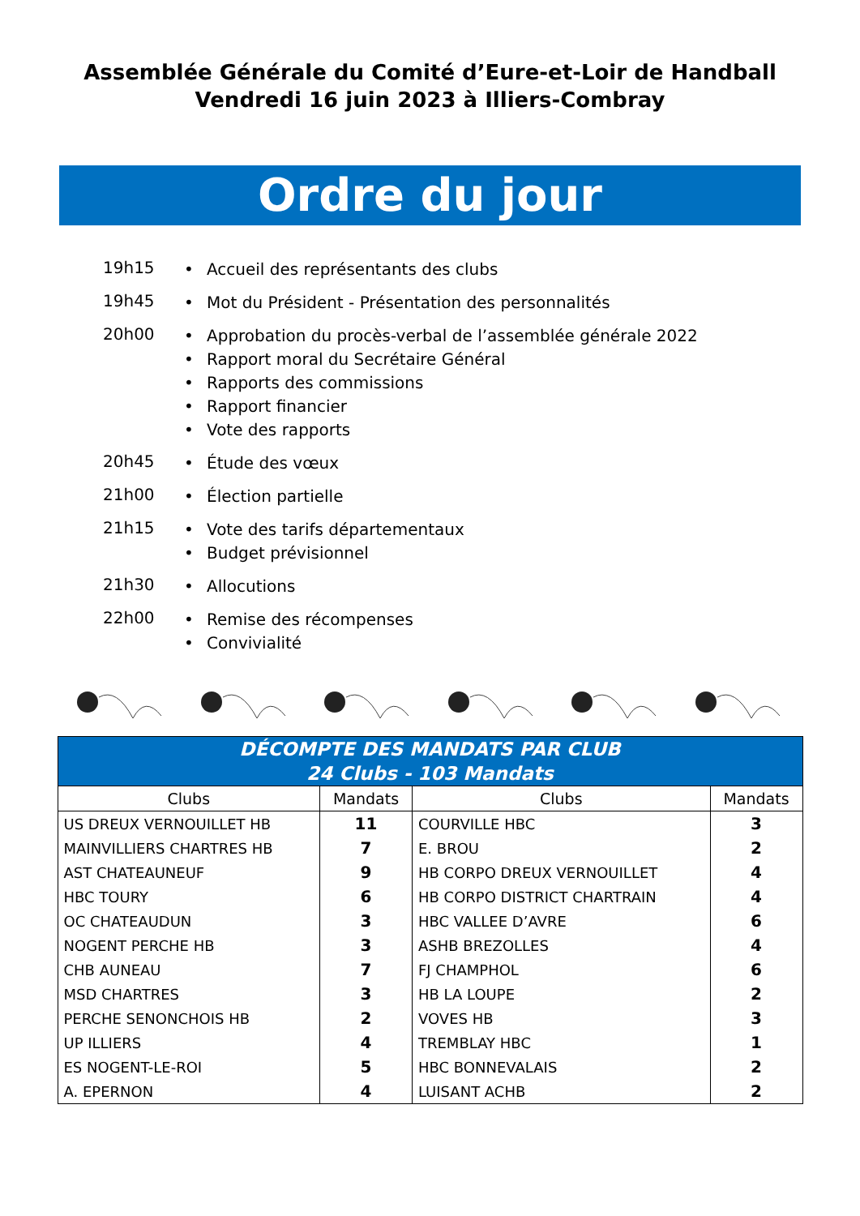Assemblée Générale du Comité d’Eure-et-Loir de Handball
Vendredi 16 juin 2023 à Illiers-Combray
Ordre du jour
19h15
• Accueil des représentants des clubs
19h45
• Mot du Président - Présentation des personnalités
20h00
• Approbation du procès-verbal de l’assemblée générale 2022
• Rapport moral du Secrétaire Général
• Rapports des commissions
• Rapport financier
• Vote des rapports
20h45
• Étude des vœux
21h00
• Élection partielle
21h15
• Vote des tarifs départementaux
• Budget prévisionnel
21h30
• Allocutions
22h00
• Remise des récompenses
• Convivialité
| DÉCOMPTE DES MANDATS PAR CLUB 24 Clubs - 103 Mandats | | | |
| --- | --- | --- | --- |
| Clubs | Mandats | Clubs | Mandats |
| US DREUX VERNOUILLET HB | 11 | COURVILLE HBC | 3 |
| MAINVILLIERS CHARTRES HB | 7 | E. BROU | 2 |
| AST CHATEAUNEUF | 9 | HB CORPO DREUX VERNOUILLET | 4 |
| HBC TOURY | 6 | HB CORPO DISTRICT CHARTRAIN | 4 |
| OC CHATEAUDUN | 3 | HBC VALLEE D’AVRE | 6 |
| NOGENT PERCHE HB | 3 | ASHB BREZOLLES | 4 |
| CHB AUNEAU | 7 | FJ CHAMPHOL | 6 |
| MSD CHARTRES | 3 | HB LA LOUPE | 2 |
| PERCHE SENONCHOIS HB | 2 | VOVES HB | 3 |
| UP ILLIERS | 4 | TREMBLAY HBC | 1 |
| ES NOGENT-LE-ROI | 5 | HBC BONNEVALAIS | 2 |
| A. EPERNON | 4 | LUISANT ACHB | 2 |